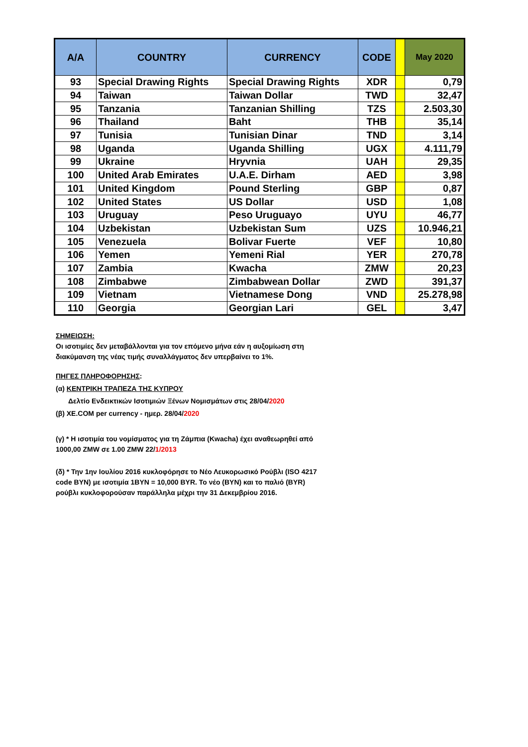| A/A | COUNTRY | CURRENCY | CODE | | May 2020 |
| --- | --- | --- | --- | --- | --- |
| 93 | Special Drawing Rights | Special Drawing Rights | XDR | | 0,79 |
| 94 | Taiwan | Taiwan Dollar | TWD | | 32,47 |
| 95 | Tanzania | Tanzanian Shilling | TZS | | 2.503,30 |
| 96 | Thailand | Baht | THB | | 35,14 |
| 97 | Tunisia | Tunisian Dinar | TND | | 3,14 |
| 98 | Uganda | Uganda Shilling | UGX | | 4.111,79 |
| 99 | Ukraine | Hryvnia | UAH | | 29,35 |
| 100 | United Arab Emirates | U.A.E. Dirham | AED | | 3,98 |
| 101 | United Kingdom | Pound Sterling | GBP | | 0,87 |
| 102 | United States | US Dollar | USD | | 1,08 |
| 103 | Uruguay | Peso Uruguayo | UYU | | 46,77 |
| 104 | Uzbekistan | Uzbekistan Sum | UZS | | 10.946,21 |
| 105 | Venezuela | Bolivar Fuerte | VEF | | 10,80 |
| 106 | Yemen | Yemeni Rial | YER | | 270,78 |
| 107 | Zambia | Kwacha | ZMW | | 20,23 |
| 108 | Zimbabwe | Zimbabwean Dollar | ZWD | | 391,37 |
| 109 | Vietnam | Vietnamese Dong | VND | | 25.278,98 |
| 110 | Georgia | Georgian Lari | GEL | | 3,47 |
ΣΗΜΕΙΩΣΗ:
Οι ισοτιμίες δεν μεταβάλλονται για τον επόμενο μήνα εάν η αυξομίωση στη
διακύμανση της νέας τιμής συναλλάγματος δεν υπερβαίνει το 1%.
ΠΗΓΕΣ ΠΛΗΡΟΦΟΡΗΣΗΣ:
(α) ΚΕΝΤΡΙΚΗ ΤΡΑΠΕΖΑ ΤΗΣ ΚΥΠΡΟΥ
Δελτίο Ενδεικτικών Ισοτιμιών Ξένων Νομισμάτων στις 28/04/2020
(β) XE.COM per currency - ημερ. 28/04/2020
(γ) * Η ισοτιμία του νομίσματος για τη Ζάμπια (Kwacha) έχει αναθεωρηθεί από
1000,00 ZMW σε 1.00 ZMW 22/1/2013
(δ) * Την 1ην Ιουλίου 2016 κυκλοφόρησε το Νέο Λευκορωσικό Ρούβλι (ISO 4217
code BYN) με ισοτιμία 1BYN = 10,000 BYR. Το νέο (BYN) και το παλιό (BYR)
ρούβλι κυκλοφορούσαν παράλληλα μέχρι την 31 Δεκεμβρίου 2016.